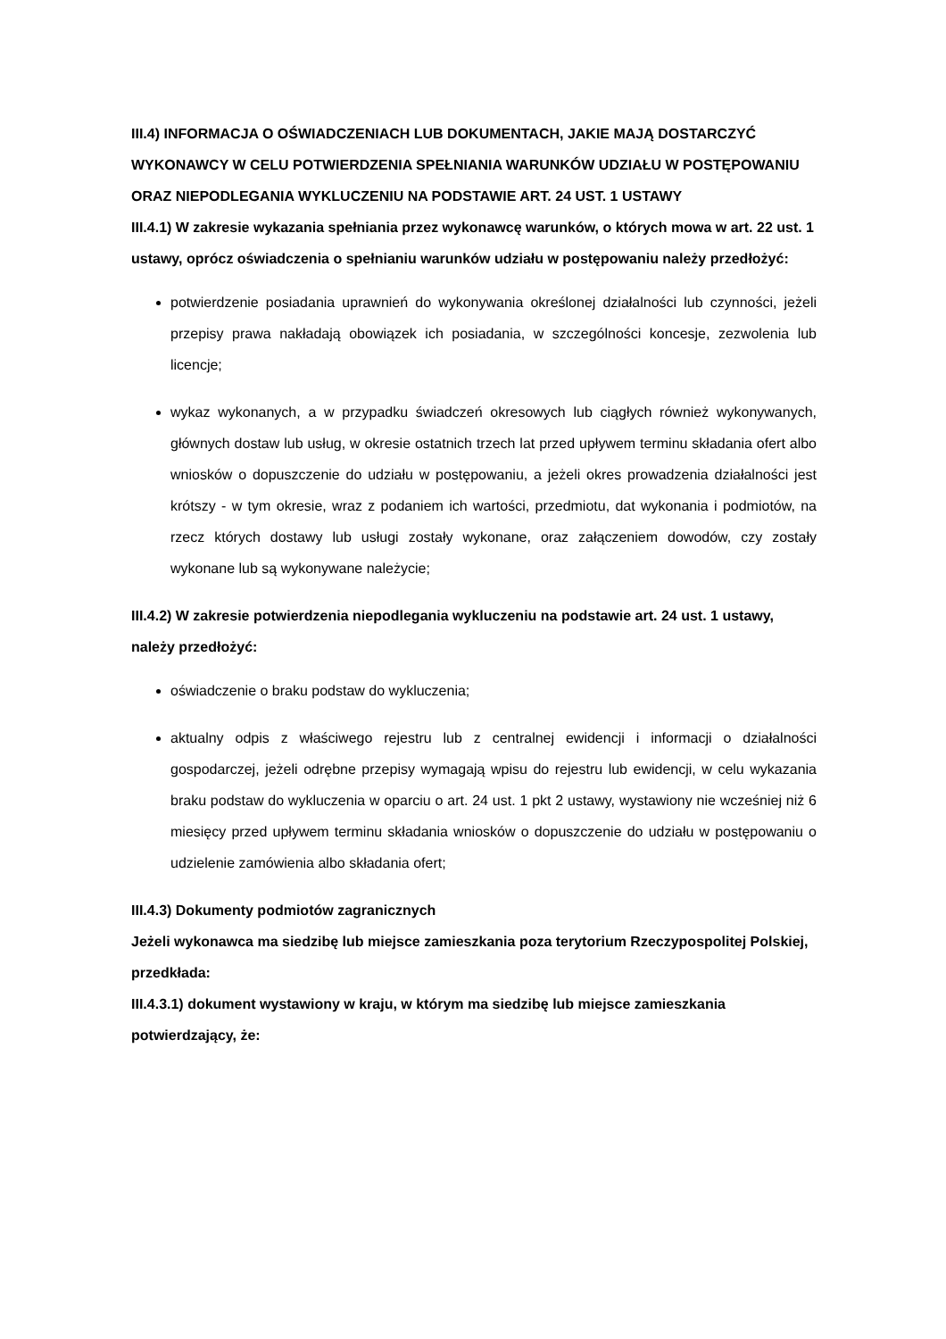III.4) INFORMACJA O OŚWIADCZENIACH LUB DOKUMENTACH, JAKIE MAJĄ DOSTARCZYĆ WYKONAWCY W CELU POTWIERDZENIA SPEŁNIANIA WARUNKÓW UDZIAŁU W POSTĘPOWANIU ORAZ NIEPODLEGANIA WYKLUCZENIU NA PODSTAWIE ART. 24 UST. 1 USTAWY
III.4.1) W zakresie wykazania spełniania przez wykonawcę warunków, o których mowa w art. 22 ust. 1 ustawy, oprócz oświadczenia o spełnianiu warunków udziału w postępowaniu należy przedłożyć:
potwierdzenie posiadania uprawnień do wykonywania określonej działalności lub czynności, jeżeli przepisy prawa nakładają obowiązek ich posiadania, w szczególności koncesje, zezwolenia lub licencje;
wykaz wykonanych, a w przypadku świadczeń okresowych lub ciągłych również wykonywanych, głównych dostaw lub usług, w okresie ostatnich trzech lat przed upływem terminu składania ofert albo wniosków o dopuszczenie do udziału w postępowaniu, a jeżeli okres prowadzenia działalności jest krótszy - w tym okresie, wraz z podaniem ich wartości, przedmiotu, dat wykonania i podmiotów, na rzecz których dostawy lub usługi zostały wykonane, oraz załączeniem dowodów, czy zostały wykonane lub są wykonywane należycie;
III.4.2) W zakresie potwierdzenia niepodlegania wykluczeniu na podstawie art. 24 ust. 1 ustawy, należy przedłożyć:
oświadczenie o braku podstaw do wykluczenia;
aktualny odpis z właściwego rejestru lub z centralnej ewidencji i informacji o działalności gospodarczej, jeżeli odrębne przepisy wymagają wpisu do rejestru lub ewidencji, w celu wykazania braku podstaw do wykluczenia w oparciu o art. 24 ust. 1 pkt 2 ustawy, wystawiony nie wcześniej niż 6 miesięcy przed upływem terminu składania wniosków o dopuszczenie do udziału w postępowaniu o udzielenie zamówienia albo składania ofert;
III.4.3) Dokumenty podmiotów zagranicznych
Jeżeli wykonawca ma siedzibę lub miejsce zamieszkania poza terytorium Rzeczypospolitej Polskiej, przedkłada:
III.4.3.1) dokument wystawiony w kraju, w którym ma siedzibę lub miejsce zamieszkania potwierdzający, że: